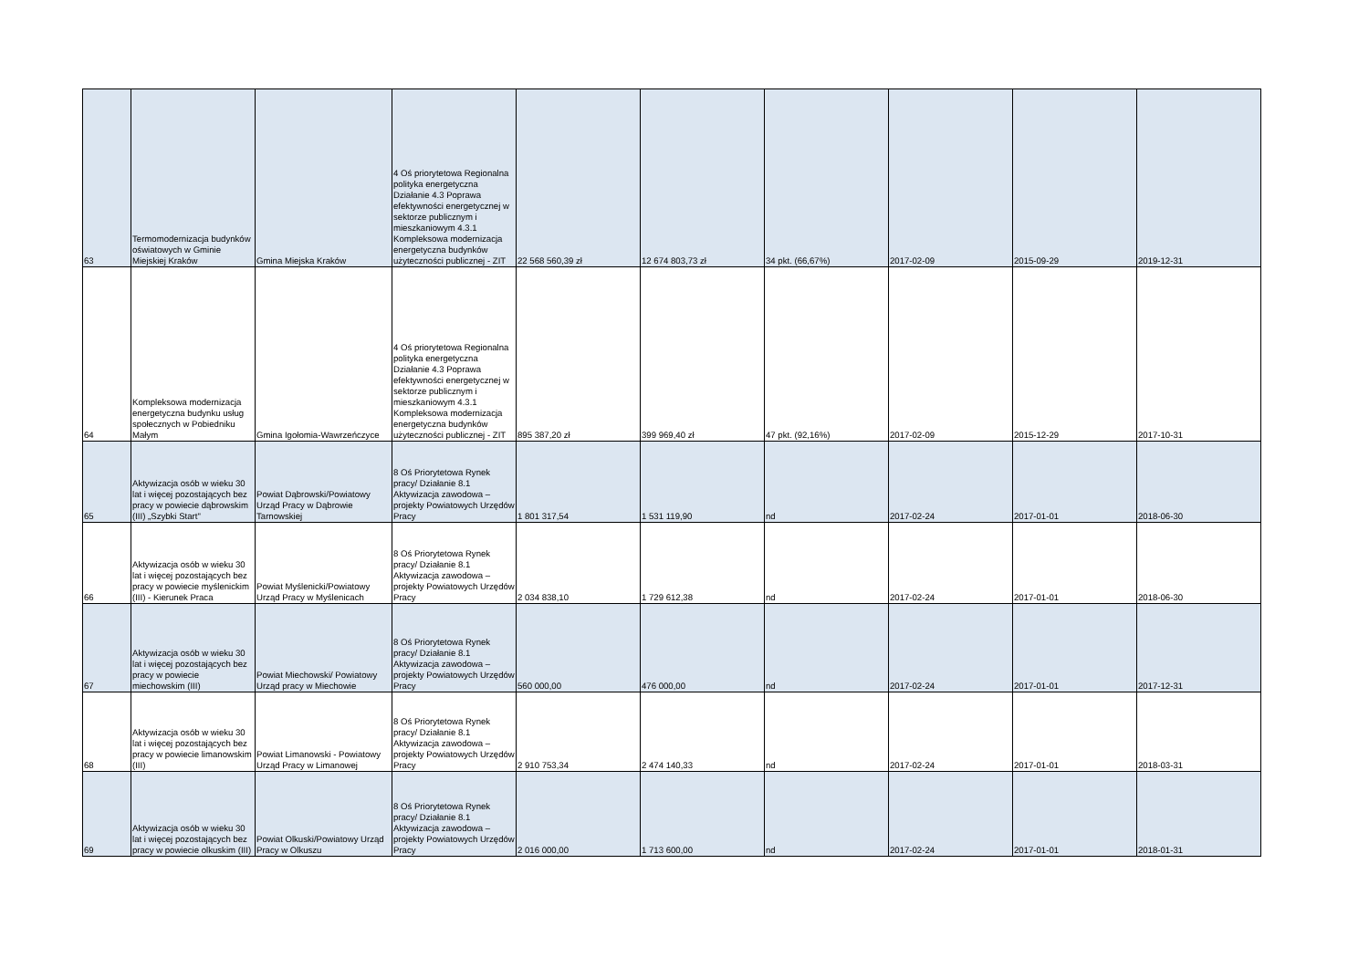| 63 | Termomodernizacja budynków oświatowych w Gminie Miejskiej Kraków | Gmina Miejska Kraków | 4 Oś priorytetowa Regionalna polityka energetyczna Działanie 4.3 Poprawa efektywności energetycznej w sektorze publicznym i mieszkaniowym 4.3.1 Kompleksowa modernizacja energetyczna budynków użyteczności publicznej - ZIT | 22 568 560,39 zł | 12 674 803,73 zł | 34 pkt. (66,67%) | 2017-02-09 | 2015-09-29 | 2019-12-31 |
| 64 | Kompleksowa modernizacja energetyczna budynku usług społecznych w Pobiedniku Małym | Gmina Igołomia-Wawrzeńczyce | 4 Oś priorytetowa Regionalna polityka energetyczna Działanie 4.3 Poprawa efektywności energetycznej w sektorze publicznym i mieszkaniowym 4.3.1 Kompleksowa modernizacja energetyczna budynków użyteczności publicznej - ZIT | 895 387,20 zł | 399 969,40 zł | 47 pkt. (92,16%) | 2017-02-09 | 2015-12-29 | 2017-10-31 |
| 65 | Aktywizacja osób w wieku 30 lat i więcej pozostających bez pracy w powiecie dąbrowskim (III) „Szybki Start" | Powiat Dąbrowski/Powiatowy Urząd Pracy w Dąbrowie Tarnowskiej | 8 Oś Priorytetowa Rynek pracy/ Działanie 8.1 Aktywizacja zawodowa – projekty Powiatowych Urzędów Pracy | 1 801 317,54 | 1 531 119,90 | nd | 2017-02-24 | 2017-01-01 | 2018-06-30 |
| 66 | Aktywizacja osób w wieku 30 lat i więcej pozostających bez pracy w powiecie myślenickim (III) - Kierunek Praca | Powiat Myślenicki/Powiatowy Urząd Pracy w Myślenicach | 8 Oś Priorytetowa Rynek pracy/ Działanie 8.1 Aktywizacja zawodowa – projekty Powiatowych Urzędów Pracy | 2 034 838,10 | 1 729 612,38 | nd | 2017-02-24 | 2017-01-01 | 2018-06-30 |
| 67 | Aktywizacja osób w wieku 30 lat i więcej pozostających bez pracy w powiecie miechowskim (III) | Powiat Miechowski/ Powiatowy Urząd pracy w Miechowie | 8 Oś Priorytetowa Rynek pracy/ Działanie 8.1 Aktywizacja zawodowa – projekty Powiatowych Urzędów Pracy | 560 000,00 | 476 000,00 | nd | 2017-02-24 | 2017-01-01 | 2017-12-31 |
| 68 | Aktywizacja osób w wieku 30 lat i więcej pozostających bez pracy w powiecie limanowskim (III) | Powiat Limanowski - Powiatowy Urząd Pracy w Limanowej | 8 Oś Priorytetowa Rynek pracy/ Działanie 8.1 Aktywizacja zawodowa – projekty Powiatowych Urzędów Pracy | 2 910 753,34 | 2 474 140,33 | nd | 2017-02-24 | 2017-01-01 | 2018-03-31 |
| 69 | Aktywizacja osób w wieku 30 lat i więcej pozostających bez pracy w powiecie olkuskim (III) | Powiat Olkuski/Powiatowy Urząd Pracy w Olkuszu | 8 Oś Priorytetowa Rynek pracy/ Działanie 8.1 Aktywizacja zawodowa – projekty Powiatowych Urzędów Pracy | 2 016 000,00 | 1 713 600,00 | nd | 2017-02-24 | 2017-01-01 | 2018-01-31 |